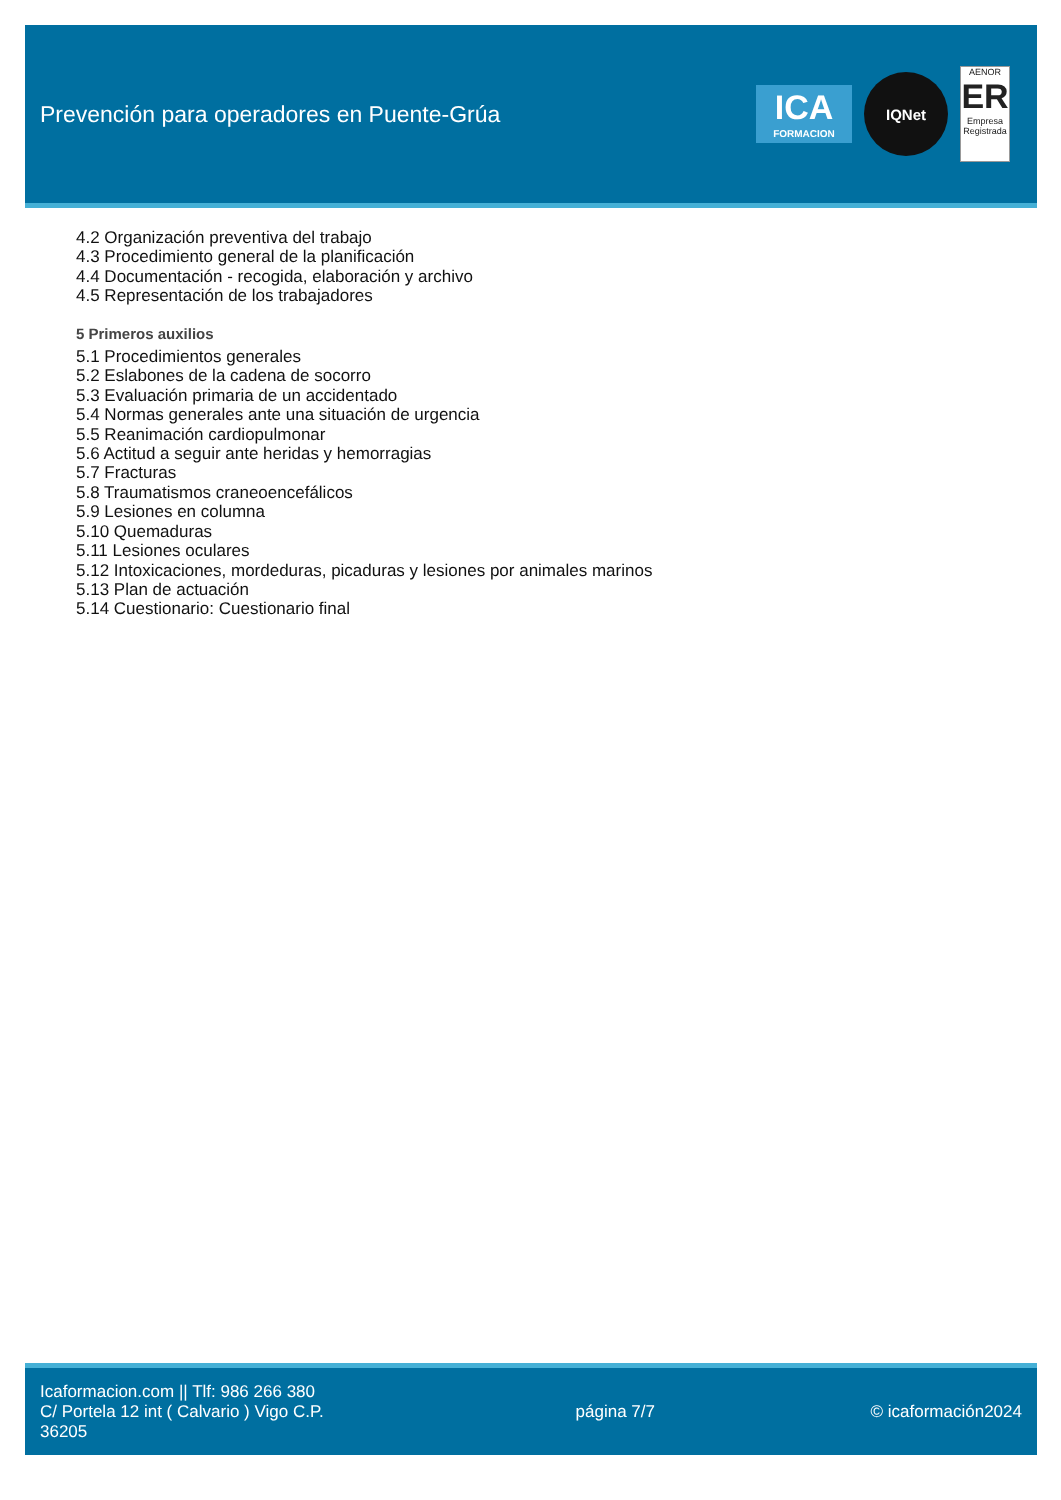Prevención para operadores en Puente-Grúa
ICA
FORMACION
IQNet
AENOR
ER
Empresa Registrada
4.2 Organización preventiva del trabajo
4.3 Procedimiento general de la planificación
4.4 Documentación - recogida, elaboración y archivo
4.5 Representación de los trabajadores
5 Primeros auxilios
5.1 Procedimientos generales
5.2 Eslabones de la cadena de socorro
5.3 Evaluación primaria de un accidentado
5.4 Normas generales ante una situación de urgencia
5.5 Reanimación cardiopulmonar
5.6 Actitud a seguir ante heridas y hemorragias
5.7 Fracturas
5.8 Traumatismos craneoencefálicos
5.9 Lesiones en columna
5.10 Quemaduras
5.11 Lesiones oculares
5.12 Intoxicaciones, mordeduras, picaduras y lesiones por animales marinos
5.13 Plan de actuación
5.14 Cuestionario: Cuestionario final
Icaformacion.com || Tlf: 986 266 380
C/ Portela 12 int ( Calvario ) Vigo C.P. 36205
página 7/7 © icaformación2024